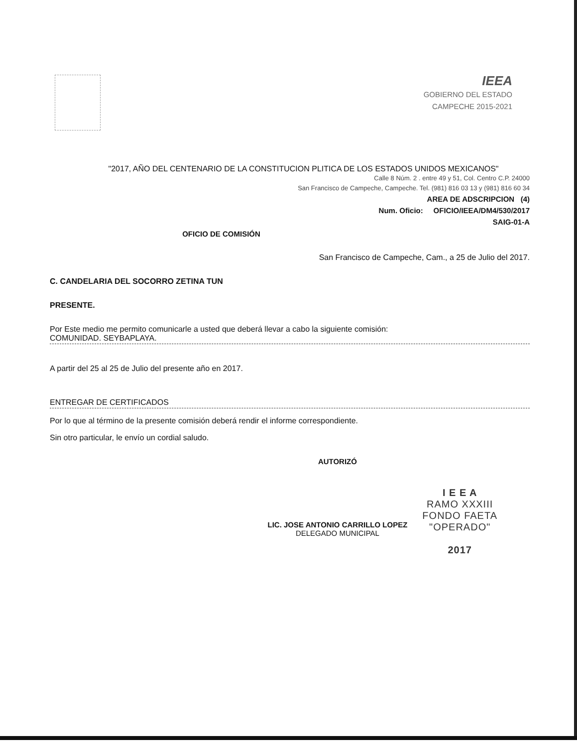IEEA
GOBIERNO DEL ESTADO
CAMPECHE 2015-2021
"2017, AÑO DEL CENTENARIO DE LA CONSTITUCION PLITICA DE LOS ESTADOS UNIDOS MEXICANOS"
Calle 8 Núm. 2 . entre 49 y 51, Col. Centro C.P. 24000
San Francisco de Campeche, Campeche. Tel. (981) 816 03 13 y (981) 816 60 34
AREA DE ADSCRIPCION (4)
Num. Oficio: OFICIO/IEEA/DM4/530/2017
SAIG-01-A
OFICIO DE COMISIÓN
San Francisco de Campeche, Cam., a 25 de Julio del 2017.
C. CANDELARIA DEL SOCORRO ZETINA TUN
PRESENTE.
Por Este medio me permito comunicarle a usted que deberá llevar a cabo la siguiente comisión:
COMUNIDAD. SEYBAPLAYA.
A partir del 25 al 25 de Julio del presente año en 2017.
ENTREGAR DE CERTIFICADOS
Por lo que al término de la presente comisión deberá rendir el informe correspondiente.
Sin otro particular, le envío un cordial saludo.
AUTORIZÓ
LIC. JOSE ANTONIO CARRILLO LOPEZ
DELEGADO MUNICIPAL
I E E A
RAMO XXXIII
FONDO FAETA
"OPERADO"
2017